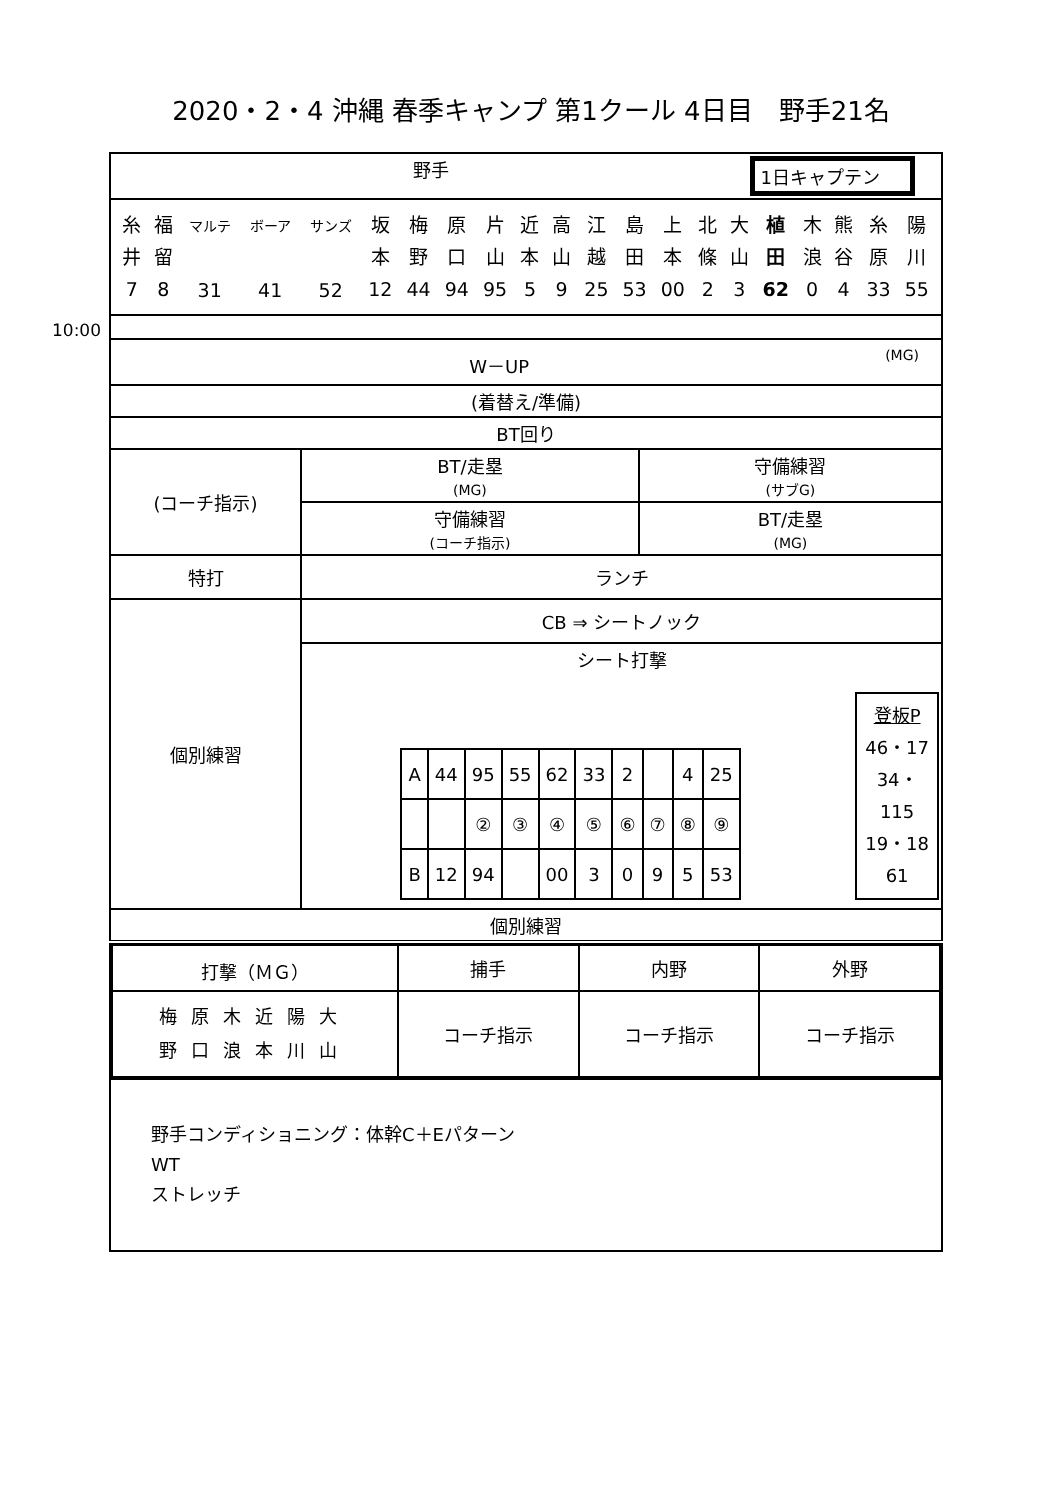2020・2・4 沖縄 春季キャンプ 第1クール 4日目　野手21名
10:00
| 野手 1日キャプテン | | |
| / 糸 井 7 / 福 留 8 / マルテ 31 / ボーア 41 / サンズ 52 / 坂 本 12 / 梅 野 44 / 原 口 94 / 片 山 95 / 近 本 5 / 高 山 9 / 江 越 25 / 島 田 53 / 上 本 00 / 北 條 2 / 大 山 3 / 植 田 62 / 木 浪 0 / 熊 谷 4 / 糸 原 33 / 陽 川 55 / | | |
| W－UP (MG) | | |
| (着替え/準備) | | |
| BT回り | | |
| (コーチ指示) | BT/走塁 (MG) | 守備練習 (サブG) |
| | 守備練習 (コーチ指示) | BT/走塁 (MG) |
| 特打 | ランチ | |
| 個別練習 | CB ⇒ シートノック | |
| | シート打撃 / A / 44 / 95 / 55 / 62 / 33 / 2 / / 4 / 25 / / / / ② / ③ / ④ / ⑤ / ⑥ / ⑦ / ⑧ / ⑨ / / B / 12 / 94 / / 00 / 3 / 0 / 9 / 5 / 53 / 登板P 46・17 34・ 115 19・18 61 | |
| 個別練習 | | |
| / 打撃（ＭＧ） / 捕手 / 内野 / 外野 / / 梅原木近陽大 野口浪本川山 / コーチ指示 / コーチ指示 / コーチ指示 / | | |
| 野手コンディショニング：体幹C＋Eパターン WT ストレッチ | | |